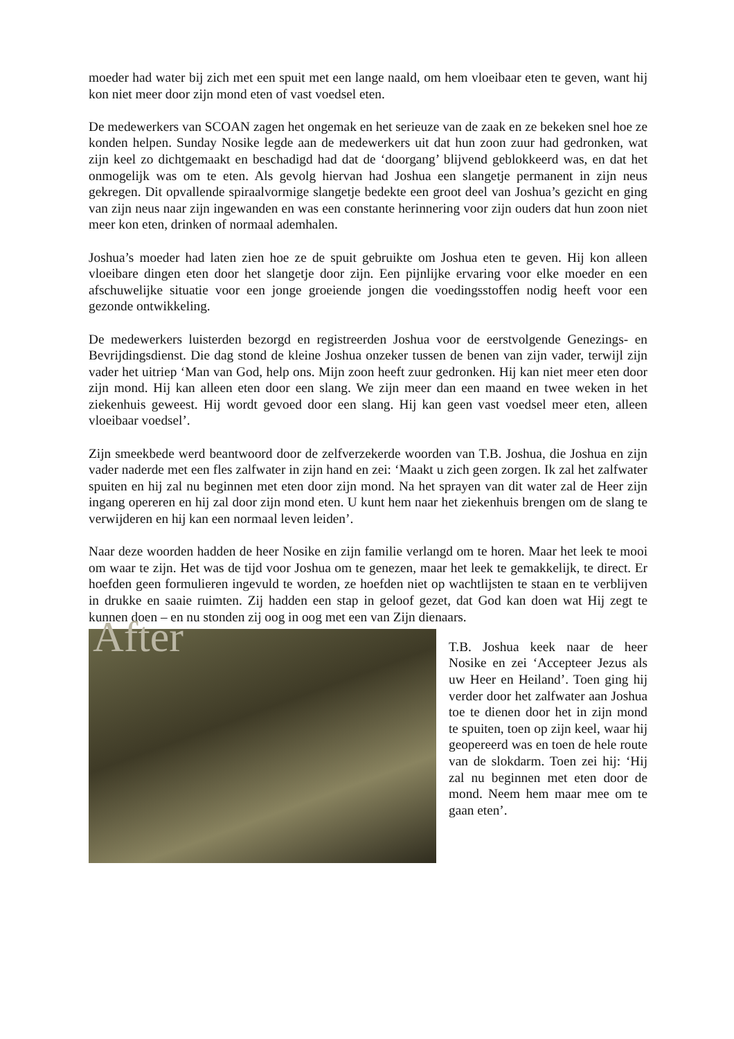moeder had water bij zich met een spuit met een lange naald, om hem vloeibaar eten te geven, want hij kon niet meer door zijn mond eten of vast voedsel eten.
De medewerkers van SCOAN zagen het ongemak en het serieuze van de zaak en ze bekeken snel hoe ze konden helpen. Sunday Nosike legde aan de medewerkers uit dat hun zoon zuur had gedronken, wat zijn keel zo dichtgemaakt en beschadigd had dat de ‘doorgang’ blijvend geblokkeerd was, en dat het onmogelijk was om te eten. Als gevolg hiervan had Joshua een slangetje permanent in zijn neus gekregen. Dit opvallende spiraalvormige slangetje bedekte een groot deel van Joshua’s gezicht en ging van zijn neus naar zijn ingewanden en was een constante herinnering voor zijn ouders dat hun zoon niet meer kon eten, drinken of normaal ademhalen.
Joshua’s moeder had laten zien hoe ze de spuit gebruikte om Joshua eten te geven. Hij kon alleen vloeibare dingen eten door het slangetje door zijn. Een pijnlijke ervaring voor elke moeder en een afschuwelijke situatie voor een jonge groeiende jongen die voedingsstoffen nodig heeft voor een gezonde ontwikkeling.
De medewerkers luisterden bezorgd en registreerden Joshua voor de eerstvolgende Genezings- en Bevrijdingsdienst. Die dag stond de kleine Joshua onzeker tussen de benen van zijn vader, terwijl zijn vader het uitriep ‘Man van God, help ons. Mijn zoon heeft zuur gedronken. Hij kan niet meer eten door zijn mond. Hij kan alleen eten door een slang. We zijn meer dan een maand en twee weken in het ziekenhuis geweest. Hij wordt gevoed door een slang. Hij kan geen vast voedsel meer eten, alleen vloeibaar voedsel’.
Zijn smeekbede werd beantwoord door de zelfverzekerde woorden van T.B. Joshua, die Joshua en zijn vader naderde met een fles zalfwater in zijn hand en zei: ‘Maakt u zich geen zorgen. Ik zal het zalfwater spuiten en hij zal nu beginnen met eten door zijn mond. Na het sprayen van dit water zal de Heer zijn ingang opereren en hij zal door zijn mond eten. U kunt hem naar het ziekenhuis brengen om de slang te verwijderen en hij kan een normaal leven leiden’.
Naar deze woorden hadden de heer Nosike en zijn familie verlangd om te horen. Maar het leek te mooi om waar te zijn. Het was de tijd voor Joshua om te genezen, maar het leek te gemakkelijk, te direct. Er hoefden geen formulieren ingevuld te worden, ze hoefden niet op wachtlijsten te staan en te verblijven in drukke en saaie ruimten. Zij hadden een stap in geloof gezet, dat God kan doen wat Hij zegt te kunnen doen – en nu stonden zij oog in oog met een van Zijn dienaars.
After
T.B. Joshua keek naar de heer Nosike en zei ‘Accepteer Jezus als uw Heer en Heiland’. Toen ging hij verder door het zalfwater aan Joshua toe te dienen door het in zijn mond te spuiten, toen op zijn keel, waar hij geopereerd was en toen de hele route van de slokdarm. Toen zei hij: ‘Hij zal nu beginnen met eten door de mond. Neem hem maar mee om te gaan eten’.